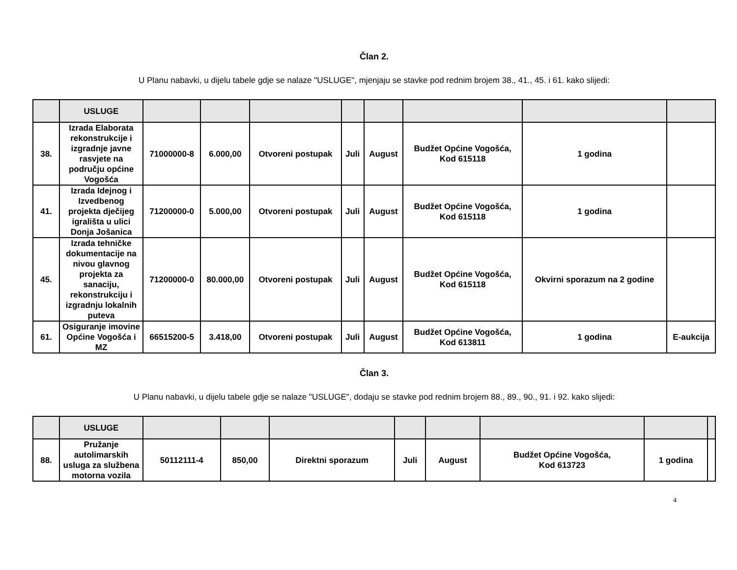Član 2.
U Planu nabavki, u dijelu tabele gdje se nalaze "USLUGE", mjenjaju se stavke pod rednim brojem 38., 41., 45. i 61. kako slijedi:
| | USLUGE | | | | | | | | |
| --- | --- | --- | --- | --- | --- | --- | --- | --- | --- |
| 38. | Izrada Elaborata rekonstrukcije i izgradnje javne rasvjete na području općine Vogošća | 71000000-8 | 6.000,00 | Otvoreni postupak | Juli | August | Budžet Općine Vogošća, Kod 615118 | 1 godina | |
| 41. | Izrada Idejnog i Izvedbenog projekta dječijeg igrališta u ulici Donja Jošanica | 71200000-0 | 5.000,00 | Otvoreni postupak | Juli | August | Budžet Općine Vogošća, Kod 615118 | 1 godina | |
| 45. | Izrada tehničke dokumentacije na nivou glavnog projekta za sanaciju, rekonstrukciju i izgradnju lokalnih puteva | 71200000-0 | 80.000,00 | Otvoreni postupak | Juli | August | Budžet Općine Vogošća, Kod 615118 | Okvirni sporazum na 2 godine | |
| 61. | Osiguranje imovine Općine Vogošća i MZ | 66515200-5 | 3.418,00 | Otvoreni postupak | Juli | August | Budžet Općine Vogošća, Kod 613811 | 1 godina | E-aukcija |
Član 3.
U Planu nabavki, u dijelu tabele gdje se nalaze "USLUGE", dodaju se stavke pod rednim brojem 88., 89., 90., 91. i 92. kako slijedi:
| | USLUGE | | | | | | | | |
| --- | --- | --- | --- | --- | --- | --- | --- | --- | --- |
| 88. | Pružanje autolimarskih usluga za službena motorna vozila | 50112111-4 | 850,00 | Direktni sporazum | Juli | August | Budžet Općine Vogošća, Kod 613723 | 1 godina | |
4